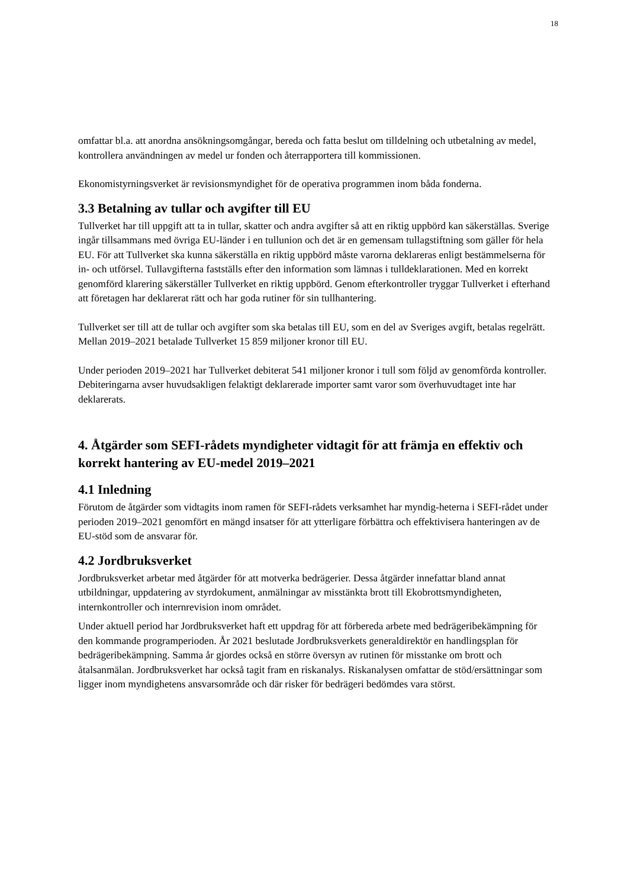18
omfattar bl.a. att anordna ansökningsomgångar, bereda och fatta beslut om tilldelning och utbetalning av medel, kontrollera användningen av medel ur fonden och återrapportera till kommissionen.
Ekonomistyrningsverket är revisionsmyndighet för de operativa programmen inom båda fonderna.
3.3 Betalning av tullar och avgifter till EU
Tullverket har till uppgift att ta in tullar, skatter och andra avgifter så att en riktig uppbörd kan säkerställas. Sverige ingår tillsammans med övriga EU-länder i en tullunion och det är en gemensam tullagstiftning som gäller för hela EU. För att Tullverket ska kunna säkerställa en riktig uppbörd måste varorna deklareras enligt bestämmelserna för in- och utförsel. Tullavgifterna fastställs efter den information som lämnas i tulldeklarationen. Med en korrekt genomförd klarering säkerställer Tullverket en riktig uppbörd. Genom efterkontroller tryggar Tullverket i efterhand att företagen har deklarerat rätt och har goda rutiner för sin tullhantering.
Tullverket ser till att de tullar och avgifter som ska betalas till EU, som en del av Sveriges avgift, betalas regelrätt. Mellan 2019–2021 betalade Tullverket 15 859 miljoner kronor till EU.
Under perioden 2019–2021 har Tullverket debiterat 541 miljoner kronor i tull som följd av genomförda kontroller. Debiteringarna avser huvudsakligen felaktigt deklarerade importer samt varor som överhuvudtaget inte har deklarerats.
4. Åtgärder som SEFI-rådets myndigheter vidtagit för att främja en effektiv och korrekt hantering av EU-medel 2019–2021
4.1 Inledning
Förutom de åtgärder som vidtagits inom ramen för SEFI-rådets verksamhet har myndig-heterna i SEFI-rådet under perioden 2019–2021 genomfört en mängd insatser för att ytterligare förbättra och effektivisera hanteringen av de EU-stöd som de ansvarar för.
4.2 Jordbruksverket
Jordbruksverket arbetar med åtgärder för att motverka bedrägerier. Dessa åtgärder innefattar bland annat utbildningar, uppdatering av styrdokument, anmälningar av misstänkta brott till Ekobrottsmyndigheten, internkontroller och internrevision inom området.
Under aktuell period har Jordbruksverket haft ett uppdrag för att förbereda arbete med bedrägeribekämpning för den kommande programperioden. År 2021 beslutade Jordbruksverkets generaldirektör en handlingsplan för bedrägeribekämpning. Samma år gjordes också en större översyn av rutinen för misstanke om brott och åtalsanmälan. Jordbruksverket har också tagit fram en riskanalys. Riskanalysen omfattar de stöd/ersättningar som ligger inom myndighetens ansvarsområde och där risker för bedrägeri bedömdes vara störst.